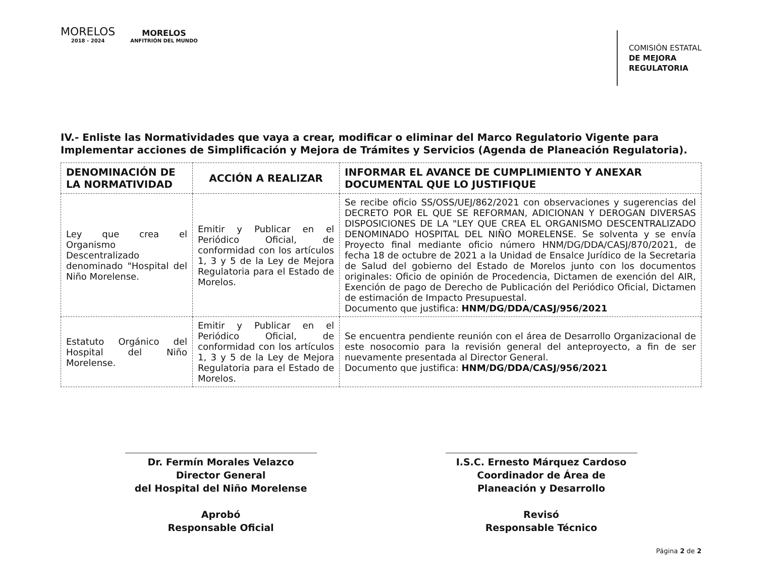MORELOS
2018 - 2024
MORELOS
ANFITRIÓN DEL MUNDO
COMISIÓN ESTATAL
DE MEJORA
REGULATORIA
IV.- Enliste las Normatividades que vaya a crear, modificar o eliminar del Marco Regulatorio Vigente para Implementar acciones de Simplificación y Mejora de Trámites y Servicios (Agenda de Planeación Regulatoria).
| DENOMINACIÓN DE LA NORMATIVIDAD | ACCIÓN A REALIZAR | INFORMAR EL AVANCE DE CUMPLIMIENTO Y ANEXAR DOCUMENTAL QUE LO JUSTIFIQUE |
| --- | --- | --- |
| Ley que crea el Organismo Descentralizado denominado "Hospital del Niño Morelense. | Emitir y Publicar en el Periódico Oficial, de conformidad con los artículos 1, 3 y 5 de la Ley de Mejora Regulatoria para el Estado de Morelos. | Se recibe oficio SS/OSS/UEJ/862/2021 con observaciones y sugerencias del DECRETO POR EL QUE SE REFORMAN, ADICIONAN Y DEROGAN DIVERSAS DISPOSICIONES DE LA "LEY QUE CREA EL ORGANISMO DESCENTRALIZADO DENOMINADO HOSPITAL DEL NIÑO MORELENSE. Se solventa y se envía Proyecto final mediante oficio número HNM/DG/DDA/CASJ/870/2021, de fecha 18 de octubre de 2021 a la Unidad de Ensalce Jurídico de la Secretaria de Salud del gobierno del Estado de Morelos junto con los documentos originales: Oficio de opinión de Procedencia, Dictamen de exención del AIR, Exención de pago de Derecho de Publicación del Periódico Oficial, Dictamen de estimación de Impacto Presupuestal. Documento que justifica: HNM/DG/DDA/CASJ/956/2021 |
| Estatuto Orgánico del Hospital del Niño Morelense. | Emitir y Publicar en el Periódico Oficial, de conformidad con los artículos 1, 3 y 5 de la Ley de Mejora Regulatoria para el Estado de Morelos. | Se encuentra pendiente reunión con el área de Desarrollo Organizacional de este nosocomio para la revisión general del anteproyecto, a fin de ser nuevamente presentada al Director General. Documento que justifica: HNM/DG/DDA/CASJ/956/2021 |
Dr. Fermín Morales Velazco
Director General
del Hospital del Niño Morelense
Aprobó
Responsable Oficial
I.S.C. Ernesto Márquez Cardoso
Coordinador de Área de
Planeación y Desarrollo
Revisó
Responsable Técnico
Página 2 de 2